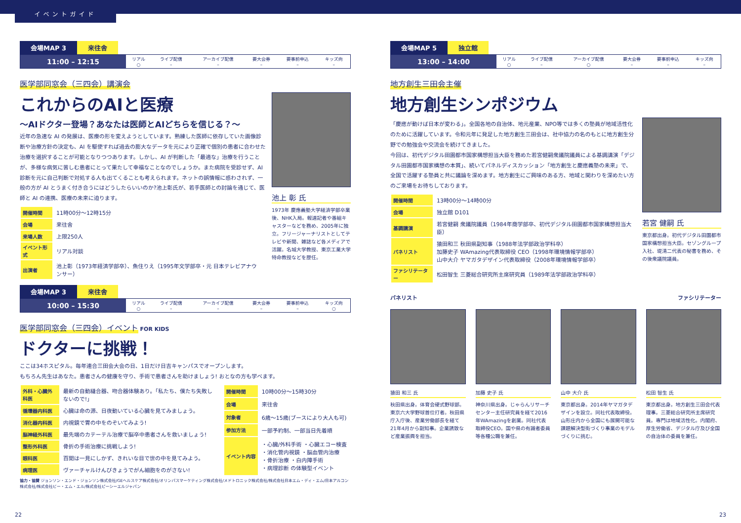イベントガイド
会場MAP 3 来往舎
| 11:00 – 12:15 | リアル ○ | ライブ配信 – | アーカイブ配信 – | 要大会券 – | 要事前申込 – | キッズ向 – |
医学部同窓会（三四会）講演会
これからのAIと医療
～AIドクター登場？あなたは医師とAIどちらを信じる？～
近年の急速な AI の発展は、医療の形を変えようとしています。熟練した医師に依存していた画像診断や治療方針の決定も、AI を駆使すれば過去の膨大なデータを元により正確で個別の患者に合わせた治療を選択することが可能となりつつあります。しかし、AI が判断した「最適な」治療を行うことが、多様な病気に苦しむ患者にとって果たして幸福なことなのでしょうか。また病院を受診せず、AI 診断を元に自己判断で対処する人も出てくることも考えられます。ネットの誤情報に惑わされず、一般の方が AI とうまく付き合うにはどうしたらいいのか?池上彰氏が、若手医師との討論を通じて、医師と AI の連携、医療の未来に迫ります。
| 開催時間 | 11時00分～12時15分 |
| 会場 | 来往舎 |
| 来場人数 | 上限250人 |
| イベント形式 | リアル対談 |
| 出演者 | 池上彰（1973年経済学部卒）、魚住りえ（1995年文学部卒・元 日本テレビアナウンサー） |
池上 彰 氏
1973年 慶應義塾大学経済学部卒業後、NHK入局。報道記者や番組キャスターなどを務め、2005年に独立。フリージャーナリストとしてテレビや新聞、雑誌など各メディアで活躍。名城大学教授、東京工業大学特命教授などを歴任。
会場MAP 3 来往舎
| 10:00 – 15:30 | リアル ○ | ライブ配信 – | アーカイブ配信 – | 要大会券 – | 要事前申込 – | キッズ向 ○ |
医学部同窓会（三四会）イベント
FOR KIDS
ドクターに挑戦！
ここは34ホスピタル。毎年連合三田会大会の日、1日だけ日吉キャンパスでオープンします。
もちろん先生はあなた。患者さんの健康を守り、手術で患者さんを助けましょう! おとなの方も学べます。
| 外科・心臓外科医 | 最新の自動縫合器、吻合器体験あり。「私たち、僕たち失敗しないので!」 |
| 循環器内科医 | 心臓は命の源、日夜動いている心臓を見てみましょう。 |
| 消化器内科医 | 内視鏡で胃の中をのぞいてみよう! |
| 脳神経外科医 | 最先端のカテーテル治療で脳卒中患者さんを救いましょう! |
| 整形外科医 | 骨折の手術治療に挑戦しよう! |
| 眼科医 | 百聞は一見にしかず、きれいな目で世の中を見てみよう。 |
| 病理医 | ヴァーチャルけんびきょうでがん細胞をのがさない! |
| 開催時間 | 10時00分～15時30分 |
| 会場 | 来往舎 |
| 対象者 | 6歳～15歳(ブースにより大人も可) |
| 参加方法 | 一部予約制、一部当日先着順 |
| イベント内容 | ・心臓/外科手術 ・心臓エコー検査 ・消化管内視鏡 ・脳血管内治療 ・骨折治療 ・白内障手術 ・病理診断 の体験型イベント |
協力・協賛 ジョンソン・エンド・ジョンソン株式会社/GEヘルスケア株式会社/オリンパスマーケティング株式会社/メドトロニック株式会社/株式会社日本エム・ディ・エム/日本アルコン株式会社/株式会社ビー・エム・エル/株式会社ピーシーエルジャパン
会場MAP 5 独立館
| 13:00 – 14:00 | リアル ○ | ライブ配信 – | アーカイブ配信 ○ | 要大会券 – | 要事前申込 – | キッズ向 – |
地方創生三田会主催
地方創生シンポジウム
「慶應が動けば日本が変わる」。全国各地の自治体、地元産業、NPO等では多くの塾員が地域活性化のために活躍しています。令和元年に発足した地方創生三田会は、社中協力の名のもとに地方創生分野での勉強会や交流会を続けてきました。
今回は、初代デジタル田園都市国家構想担当大臣を務めた若宮健嗣衆議院議員による基調講演「デジタル田園都市国家構想の本質」、続いてパネルディスカッション「地方創生と慶應義塾の未来」で、全国で活躍する塾員と共に議論を深めます。地方創生にご興味のある方、地域と関わりを深めたい方のご来場をお待ちしております。
| 開催時間 | 13時00分～14時00分 |
| 会場 | 独立館 D101 |
| 基調講演 | 若宮健嗣 衆議院議員（1984年商学部卒、初代デジタル田園都市国家構想担当大臣） |
| パネリスト | 猿田和三 秋田県副知事（1988年法学部政治学科卒） 加藤史子 WAmazing代表取締役 CEO（1998年環境情報学部卒） 山中大介 ヤマガタデザイン代表取締役（2008年環境情報学部卒） |
| ファシリテーター | 松田智生 三菱総合研究所主席研究員（1989年法学部政治学科卒） |
若宮 健嗣 氏
東京都出身。初代デジタル田園都市国家構想担当大臣。セゾングループ入社、堤清二代表の秘書を務め、その後衆議院議員。
パネリスト ファシリテーター
猿田 和三 氏
秋田県出身。体育会硬式野球部。東京六大学野球首位打者。秋田県庁入庁後、産業労働部長を経て21年4月から副知事。企業誘致など産業振興を担当。
加藤 史子 氏
神奈川県出身。じゃらんリサーチセンター主任研究員を経て2016年WAmazingを創業。同社代表取締役CEO。国や県の有識者委員等各種公職を兼任。
山中 大介 氏
東京都出身。2014年ヤマガタデザインを設立。同社代表取締役。山形庄内から全国にも展開可能な課題解決型街づくり事業のモデルづくりに挑む。
松田 智生 氏
東京都出身。地方創生三田会代表理事。三菱総合研究所主席研究員。専門は地域活性化。内閣府、厚生労働省、デジタル庁及び全国の自治体の委員を兼任。
22 23